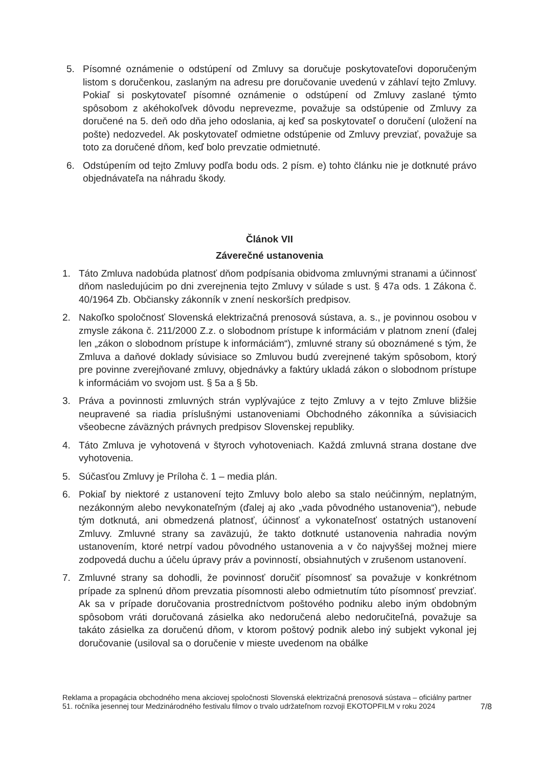5. Písomné oznámenie o odstúpení od Zmluvy sa doručuje poskytovateľovi doporučeným listom s doručenkou, zaslaným na adresu pre doručovanie uvedenú v záhlaví tejto Zmluvy. Pokiaľ si poskytovateľ písomné oznámenie o odstúpení od Zmluvy zaslané týmto spôsobom z akéhokoľvek dôvodu neprevezme, považuje sa odstúpenie od Zmluvy za doručené na 5. deň odo dňa jeho odoslania, aj keď sa poskytovateľ o doručení (uložení na pošte) nedozvedel. Ak poskytovateľ odmietne odstúpenie od Zmluvy prevziať, považuje sa toto za doručené dňom, keď bolo prevzatie odmietnuté.
6. Odstúpením od tejto Zmluvy podľa bodu ods. 2 písm. e) tohto článku nie je dotknuté právo objednávateľa na náhradu škody.
Článok VII
Záverečné ustanovenia
1. Táto Zmluva nadobúda platnosť dňom podpísania obidvoma zmluvnými stranami a účinnosť dňom nasledujúcim po dni zverejnenia tejto Zmluvy v súlade s ust. § 47a ods. 1 Zákona č. 40/1964 Zb. Občiansky zákonník v znení neskorších predpisov.
2. Nakoľko spoločnosť Slovenská elektrizačná prenosová sústava, a. s., je povinnou osobou v zmysle zákona č. 211/2000 Z.z. o slobodnom prístupe k informáciám v platnom znení (ďalej len „zákon o slobodnom prístupe k informáciám“), zmluvné strany sú oboznámené s tým, že Zmluva a daňové doklady súvisiace so Zmluvou budú zverejnené takým spôsobom, ktorý pre povinne zverejňované zmluvy, objednávky a faktúry ukladá zákon o slobodnom prístupe k informáciám vo svojom ust. § 5a a § 5b.
3. Práva a povinnosti zmluvných strán vyplývajúce z tejto Zmluvy a v tejto Zmluve bližšie neupravené sa riadia príslušnými ustanoveniami Obchodného zákonníka a súvisiacich všeobecne záväzných právnych predpisov Slovenskej republiky.
4. Táto Zmluva je vyhotovená v štyroch vyhotoveniach. Každá zmluvná strana dostane dve vyhotovenia.
5. Súčasťou Zmluvy je Príloha č. 1 – media plán.
6. Pokiaľ by niektoré z ustanovení tejto Zmluvy bolo alebo sa stalo neúčinným, neplatným, nezákonným alebo nevykonateľným (ďalej aj ako „vada pôvodného ustanovenia“), nebude tým dotknutá, ani obmedzená platnosť, účinnosť a vykonateľnosť ostatných ustanovení Zmluvy. Zmluvné strany sa zaväzujú, že takto dotknuté ustanovenia nahradia novým ustanovením, ktoré netrpí vadou pôvodného ustanovenia a v čo najvyššej možnej miere zodpovedá duchu a účelu úpravy práv a povinností, obsiahnutých v zrušenom ustanovení.
7. Zmluvné strany sa dohodli, že povinnosť doručiť písomnosť sa považuje v konkrétnom prípade za splnenú dňom prevzatia písomnosti alebo odmietnutím túto písomnosť prevziať. Ak sa v prípade doručovania prostredníctvom poštového podniku alebo iným obdobným spôsobom vráti doručovaná zásielka ako nedoručená alebo nedoručiteľná, považuje sa takáto zásielka za doručenú dňom, v ktorom poštový podnik alebo iný subjekt vykonal jej doručovanie (usiloval sa o doručenie v mieste uvedenom na obálke
Reklama a propagácia obchodného mena akciovej spoločnosti Slovenská elektrizačná prenosová sústava – oficiálny partner 51. ročníka jesennej tour Medzinárodného festivalu filmov o trvalo udržateľnom rozvoji EKOTOPFILM v roku 2024
7/8